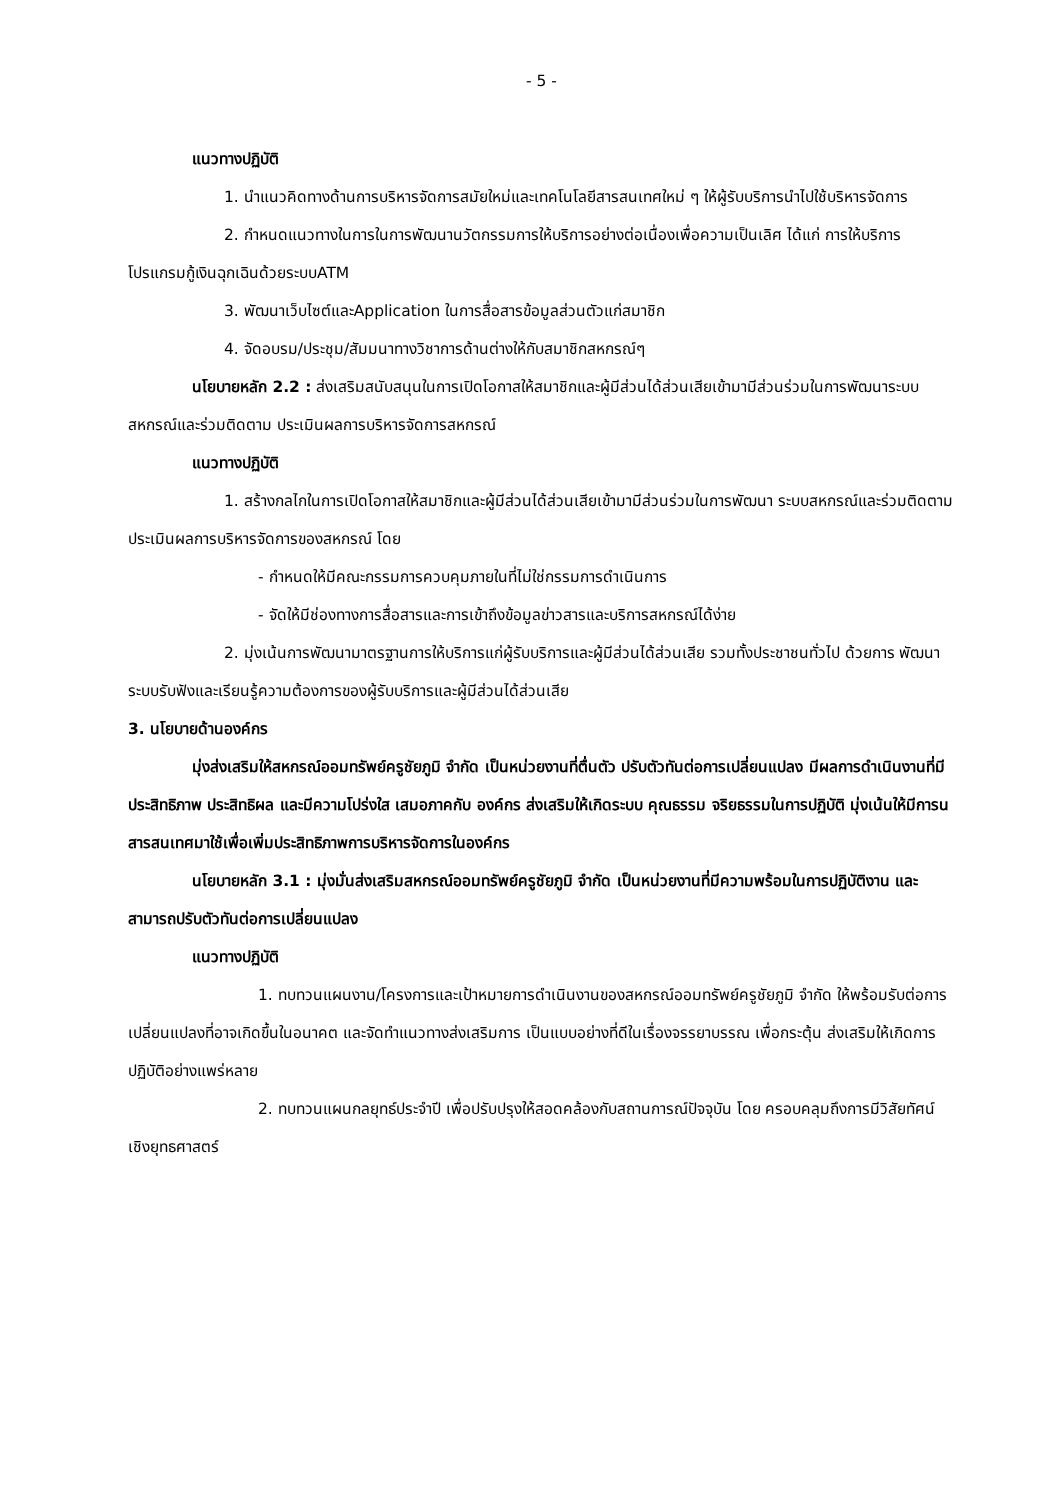- 5 -
แนวทางปฏิบัติ
1. นำแนวคิดทางด้านการบริหารจัดการสมัยใหม่และเทคโนโลยีสารสนเทศใหม่ ๆ ให้ผู้รับบริการนำไปใช้บริหารจัดการ
2. กำหนดแนวทางในการในการพัฒนานวัตกรรมการให้บริการอย่างต่อเนื่องเพื่อความเป็นเลิศ ได้แก่ การให้บริการโปรแกรมกู้เงินฉุกเฉินด้วยระบบATM
3. พัฒนาเว็บไซต์และApplication ในการสื่อสารข้อมูลส่วนตัวแก่สมาชิก
4. จัดอบรม/ประชุม/สัมมนาทางวิชาการด้านต่างให้กับสมาชิกสหกรณ์ๆ
นโยบายหลัก 2.2 : ส่งเสริมสนับสนุนในการเปิดโอกาสให้สมาชิกและผู้มีส่วนได้ส่วนเสียเข้ามามีส่วนร่วมในการพัฒนาระบบสหกรณ์และร่วมติดตาม ประเมินผลการบริหารจัดการสหกรณ์
แนวทางปฏิบัติ
1. สร้างกลไกในการเปิดโอกาสให้สมาชิกและผู้มีส่วนได้ส่วนเสียเข้ามามีส่วนร่วมในการพัฒนา ระบบสหกรณ์และร่วมติดตาม ประเมินผลการบริหารจัดการของสหกรณ์ โดย
- กำหนดให้มีคณะกรรมการควบคุมภายในที่ไม่ใช่กรรมการดำเนินการ
- จัดให้มีช่องทางการสื่อสารและการเข้าถึงข้อมูลข่าวสารและบริการสหกรณ์ได้ง่าย
2. มุ่งเน้นการพัฒนามาตรฐานการให้บริการแก่ผู้รับบริการและผู้มีส่วนได้ส่วนเสีย รวมทั้งประชาชนทั่วไป ด้วยการ พัฒนาระบบรับฟังและเรียนรู้ความต้องการของผู้รับบริการและผู้มีส่วนได้ส่วนเสีย
3. นโยบายด้านองค์กร
มุ่งส่งเสริมให้สหกรณ์ออมทรัพย์ครูชัยภูมิ จำกัด เป็นหน่วยงานที่ตื่นตัว ปรับตัวทันต่อการเปลี่ยนแปลง มีผลการดำเนินงานที่มีประสิทธิภาพ ประสิทธิผล และมีความโปร่งใส เสมอภาคกับ องค์กร ส่งเสริมให้เกิดระบบ คุณธรรม จริยธรรมในการปฏิบัติ มุ่งเน้นให้มีการนสารสนเทศมาใช้เพื่อเพิ่มประสิทธิภาพการบริหารจัดการในองค์กร
นโยบายหลัก 3.1 : มุ่งมั่นส่งเสริมสหกรณ์ออมทรัพย์ครูชัยภูมิ จำกัด เป็นหน่วยงานที่มีความพร้อมในการปฏิบัติงาน และสามารถปรับตัวทันต่อการเปลี่ยนแปลง
แนวทางปฏิบัติ
1. ทบทวนแผนงาน/โครงการและเป้าหมายการดำเนินงานของสหกรณ์ออมทรัพย์ครูชัยภูมิ จำกัด ให้พร้อมรับต่อการเปลี่ยนแปลงที่อาจเกิดขึ้นในอนาคต และจัดทำแนวทางส่งเสริมการ เป็นแบบอย่างที่ดีในเรื่องจรรยาบรรณ เพื่อกระตุ้น ส่งเสริมให้เกิดการปฏิบัติอย่างแพร่หลาย
2. ทบทวนแผนกลยุทธ์ประจำปี เพื่อปรับปรุงให้สอดคล้องกับสถานการณ์ปัจจุบัน โดย ครอบคลุมถึงการมีวิสัยทัศน์เชิงยุทธศาสตร์